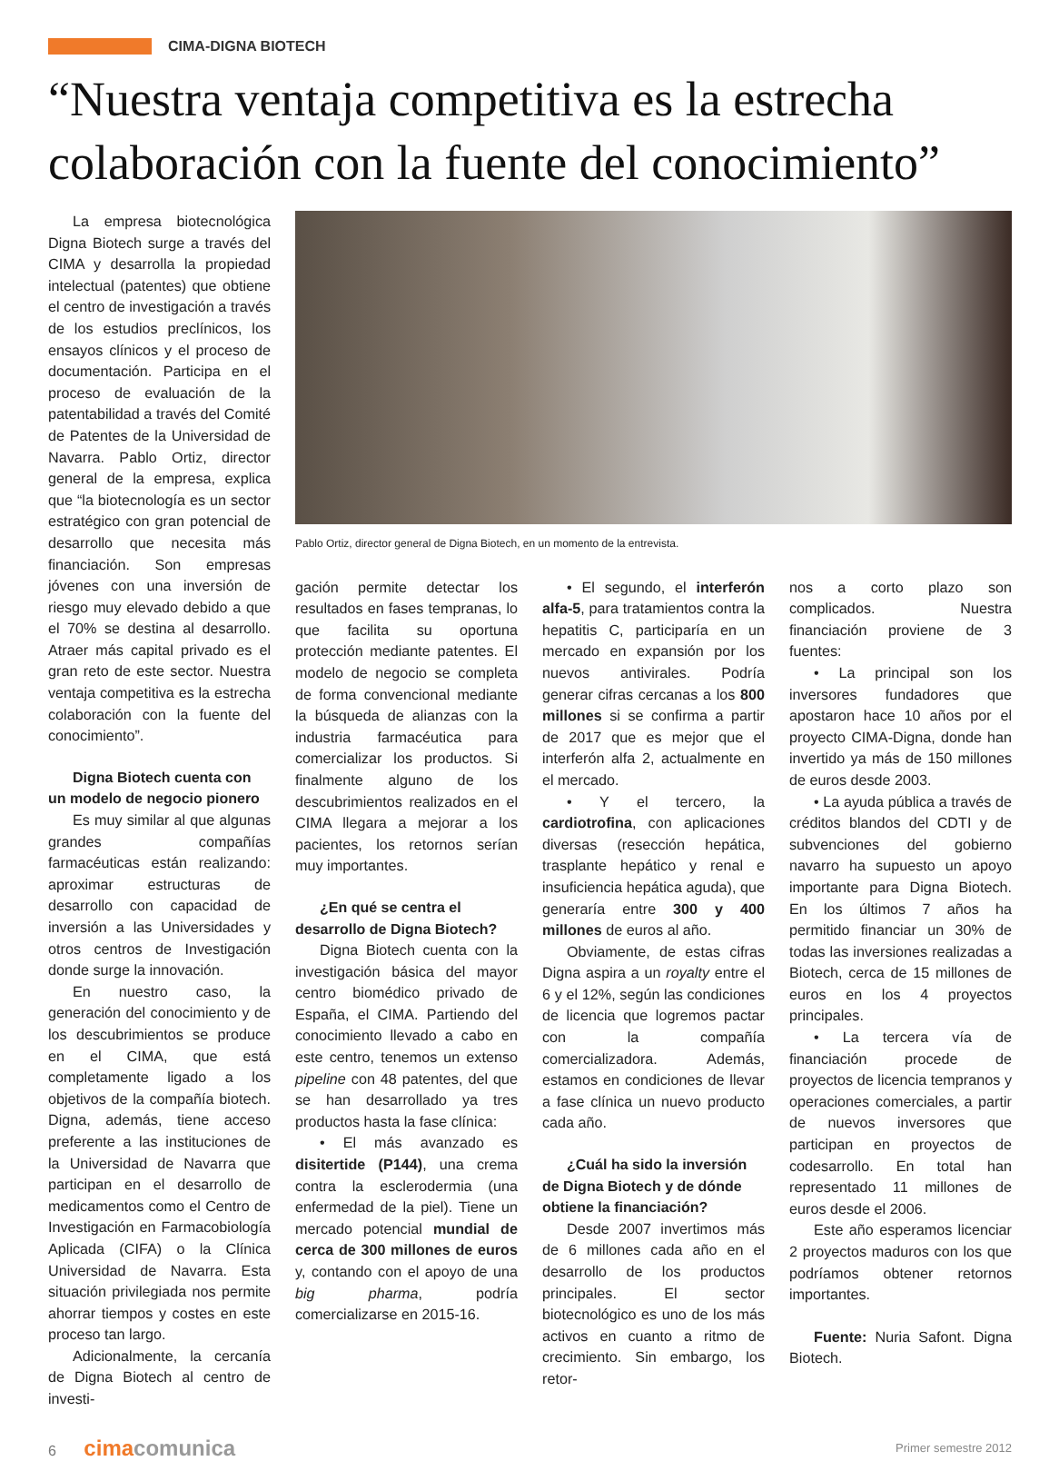CIMA-DIGNA BIOTECH
“Nuestra ventaja competitiva es la estrecha colaboración con la fuente del conocimiento”
La empresa biotecnológica Digna Biotech surge a través del CIMA y desarrolla la propiedad intelectual (patentes) que obtiene el centro de investigación a través de los estudios preclínicos, los ensayos clínicos y el proceso de documentación. Participa en el proceso de evaluación de la patentabilidad a través del Comité de Patentes de la Universidad de Navarra. Pablo Ortiz, director general de la empresa, explica que “la biotecnología es un sector estratégico con gran potencial de desarrollo que necesita más financiación. Son empresas jóvenes con una inversión de riesgo muy elevado debido a que el 70% se destina al desarrollo. Atraer más capital privado es el gran reto de este sector. Nuestra ventaja competitiva es la estrecha colaboración con la fuente del conocimiento”.
Digna Biotech cuenta con un modelo de negocio pionero
Es muy similar al que algunas grandes compañías farmacéuticas están realizando: aproximar estructuras de desarrollo con capacidad de inversión a las Universidades y otros centros de Investigación donde surge la innovación.
En nuestro caso, la generación del conocimiento y de los descubrimientos se produce en el CIMA, que está completamente ligado a los objetivos de la compañía biotech. Digna, además, tiene acceso preferente a las instituciones de la Universidad de Navarra que participan en el desarrollo de medicamentos como el Centro de Investigación en Farmacobiología Aplicada (CIFA) o la Clínica Universidad de Navarra. Esta situación privilegiada nos permite ahorrar tiempos y costes en este proceso tan largo.
Adicionalmente, la cercanía de Digna Biotech al centro de investi-
Pablo Ortiz, director general de Digna Biotech, en un momento de la entrevista.
gación permite detectar los resultados en fases tempranas, lo que facilita su oportuna protección mediante patentes. El modelo de negocio se completa de forma convencional mediante la búsqueda de alianzas con la industria farmacéutica para comercializar los productos. Si finalmente alguno de los descubrimientos realizados en el CIMA llegara a mejorar a los pacientes, los retornos serían muy importantes.
¿En qué se centra el desarrollo de Digna Biotech?
Digna Biotech cuenta con la investigación básica del mayor centro biomédico privado de España, el CIMA. Partiendo del conocimiento llevado a cabo en este centro, tenemos un extenso pipeline con 48 patentes, del que se han desarrollado ya tres productos hasta la fase clínica:
• El más avanzado es disitertide (P144), una crema contra la esclerodermia (una enfermedad de la piel). Tiene un mercado potencial mundial de cerca de 300 millones de euros y, contando con el apoyo de una big pharma, podría comercializarse en 2015-16.
• El segundo, el interferón alfa-5, para tratamientos contra la hepatitis C, participaría en un mercado en expansión por los nuevos antivirales. Podría generar cifras cercanas a los 800 millones si se confirma a partir de 2017 que es mejor que el interferón alfa 2, actualmente en el mercado.
• Y el tercero, la cardiotrofina, con aplicaciones diversas (resección hepática, trasplante hepático y renal e insuficiencia hepática aguda), que generaría entre 300 y 400 millones de euros al año.
Obviamente, de estas cifras Digna aspira a un royalty entre el 6 y el 12%, según las condiciones de licencia que logremos pactar con la compañía comercializadora. Además, estamos en condiciones de llevar a fase clínica un nuevo producto cada año.
¿Cuál ha sido la inversión de Digna Biotech y de dónde obtiene la financiación?
Desde 2007 invertimos más de 6 millones cada año en el desarrollo de los productos principales. El sector biotecnológico es uno de los más activos en cuanto a ritmo de crecimiento. Sin embargo, los retor-
nos a corto plazo son complicados. Nuestra financiación proviene de 3 fuentes:
• La principal son los inversores fundadores que apostaron hace 10 años por el proyecto CIMA-Digna, donde han invertido ya más de 150 millones de euros desde 2003.
• La ayuda pública a través de créditos blandos del CDTI y de subvenciones del gobierno navarro ha supuesto un apoyo importante para Digna Biotech. En los últimos 7 años ha permitido financiar un 30% de todas las inversiones realizadas a Biotech, cerca de 15 millones de euros en los 4 proyectos principales.
• La tercera vía de financiación procede de proyectos de licencia tempranos y operaciones comerciales, a partir de nuevos inversores que participan en proyectos de codesarrollo. En total han representado 11 millones de euros desde el 2006.
Este año esperamos licenciar 2 proyectos maduros con los que podríamos obtener retornos importantes.
Fuente: Nuria Safont. Digna Biotech.
6 cimacomunica
Primer semestre 2012